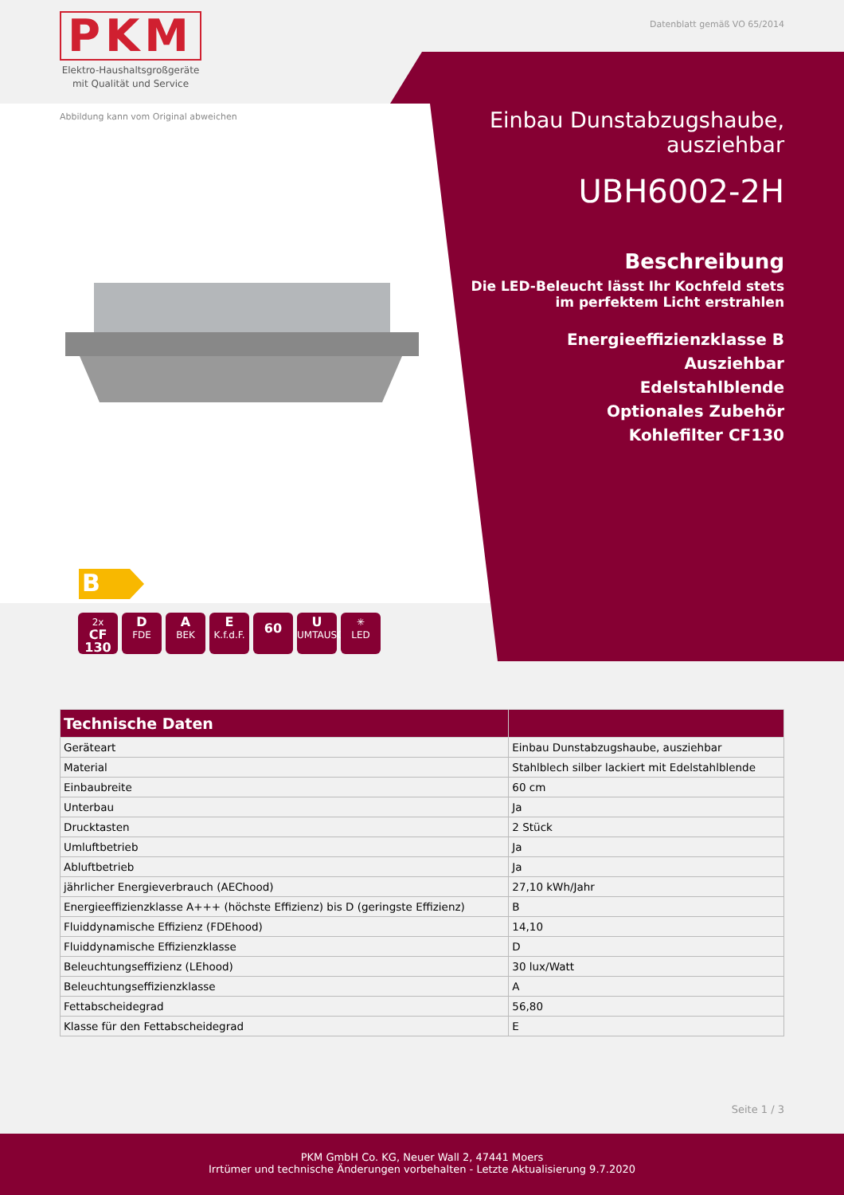PKM
Elektro-Haushaltsgroßgeräte
mit Qualität und Service
Datenblatt gemäß VO 65/2014
Abbildung kann vom Original abweichen
B
2x
CF 130
D
FDE
A
BEK
E
K.f.d.F.
60
U
UMTAUSCH
✳
LED
Einbau Dunstabzugshaube,
ausziehbar
UBH6002-2H
Beschreibung
Die LED-Beleucht lässt Ihr Kochfeld stets im perfektem Licht erstrahlen
Energieeffizienzklasse B
Ausziehbar
Edelstahlblende
Optionales Zubehör
Kohlefilter CF130
| Technische Daten | |
| --- | --- |
| Geräteart | Einbau Dunstabzugshaube, ausziehbar |
| Material | Stahlblech silber lackiert mit Edelstahlblende |
| Einbaubreite | 60 cm |
| Unterbau | Ja |
| Drucktasten | 2 Stück |
| Umluftbetrieb | Ja |
| Abluftbetrieb | Ja |
| jährlicher Energieverbrauch (AEChood) | 27,10 kWh/Jahr |
| Energieeffizienzklasse A+++ (höchste Effizienz) bis D (geringste Effizienz) | B |
| Fluiddynamische Effizienz (FDEhood) | 14,10 |
| Fluiddynamische Effizienzklasse | D |
| Beleuchtungseffizienz (LEhood) | 30 lux/Watt |
| Beleuchtungseffizienzklasse | A |
| Fettabscheidegrad | 56,80 |
| Klasse für den Fettabscheidegrad | E |
Seite 1 / 3
PKM GmbH Co. KG, Neuer Wall 2, 47441 Moers
Irrtümer und technische Änderungen vorbehalten - Letzte Aktualisierung 9.7.2020